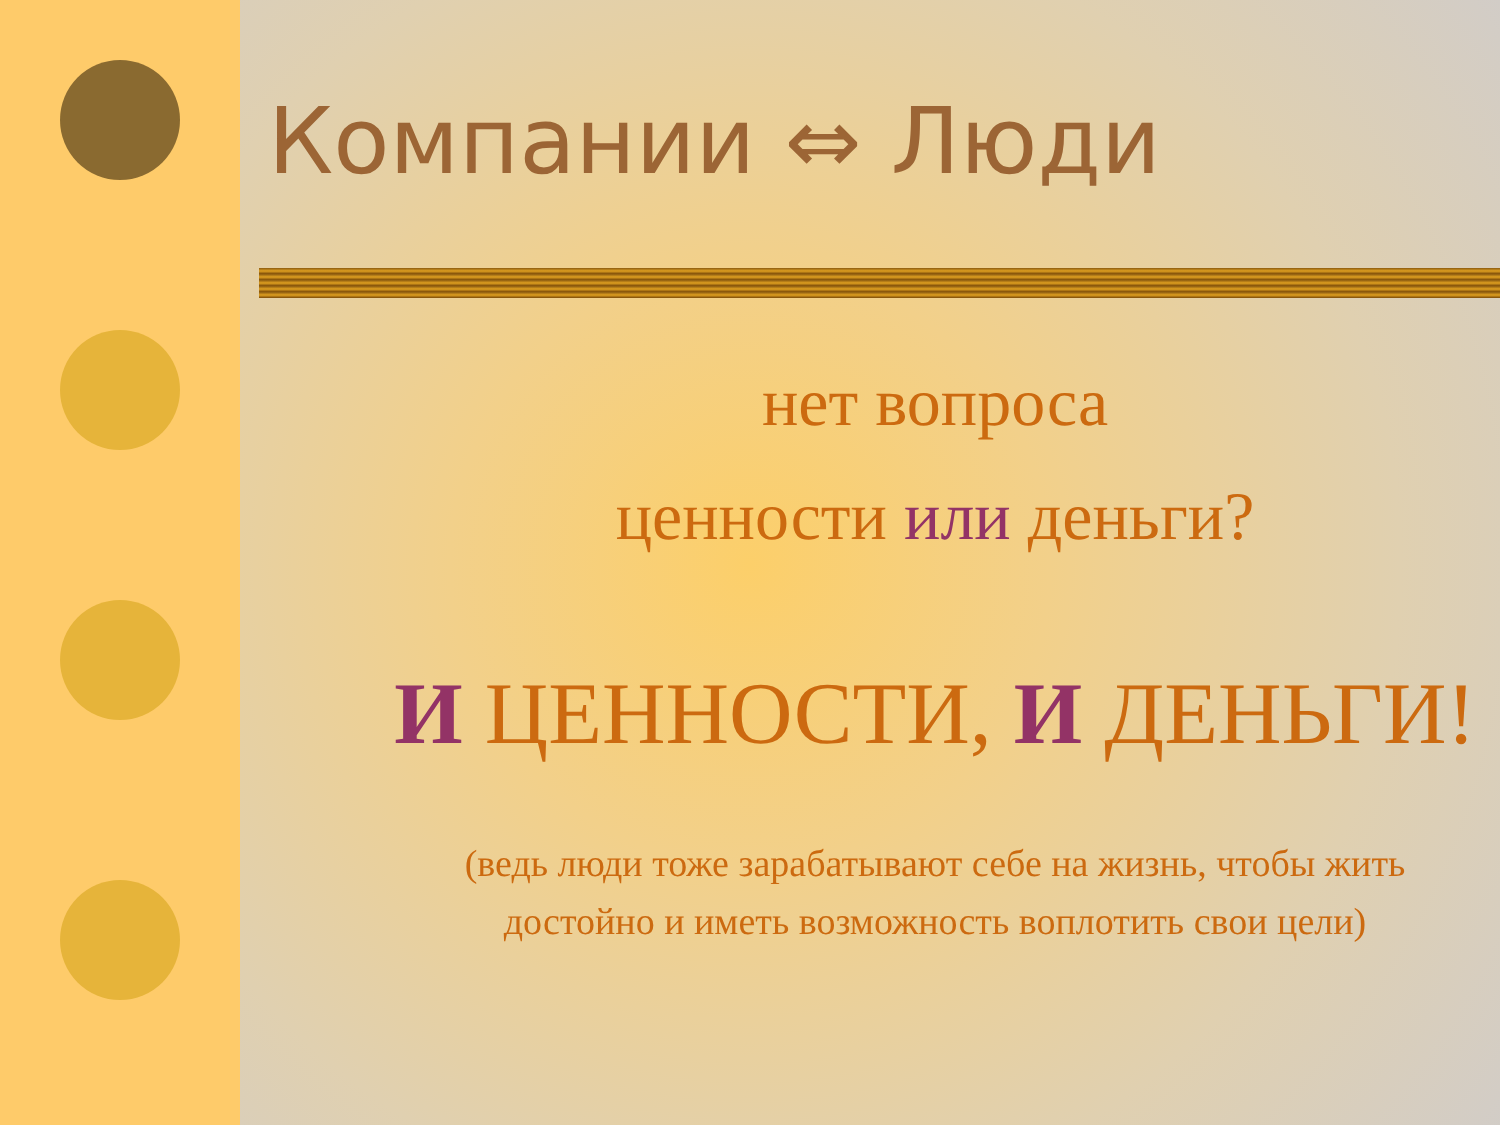Компании ⇔ Люди
нет вопроса
ценности или деньги?
И ЦЕННОСТИ, И ДЕНЬГИ!
(ведь люди тоже зарабатывают себе на жизнь, чтобы жить
достойно и иметь возможность воплотить свои цели)